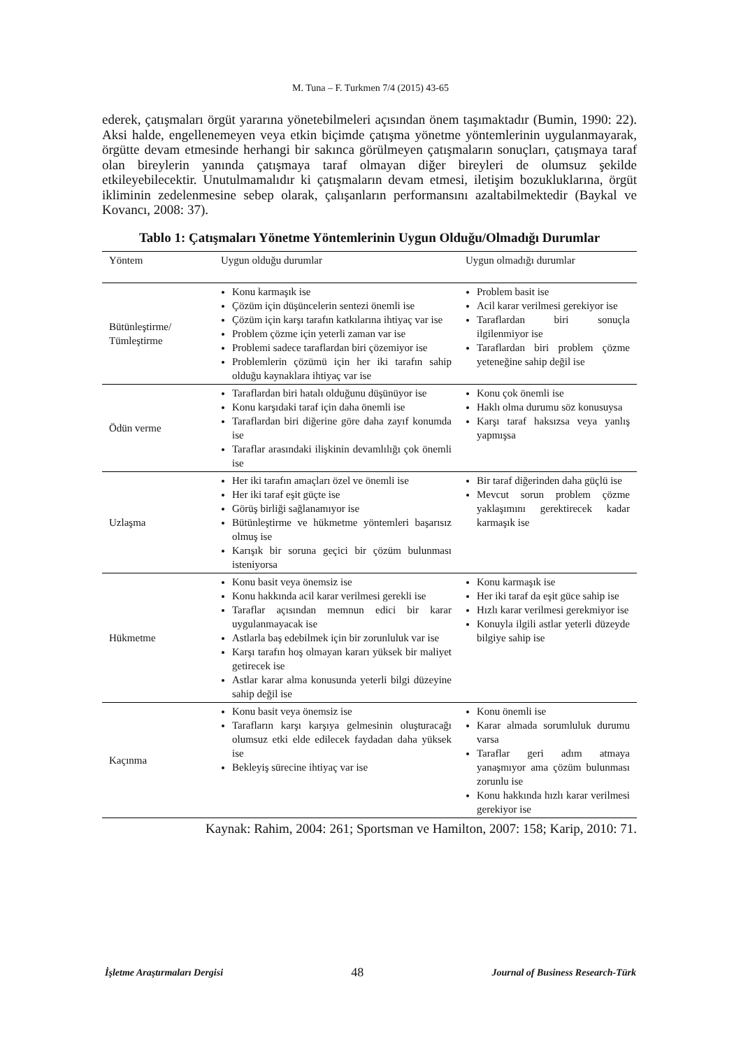M. Tuna – F. Turkmen 7/4 (2015) 43-65
ederek, çatışmaları örgüt yararına yönetebilmeleri açısından önem taşımaktadır (Bumin, 1990: 22). Aksi halde, engellenemeyen veya etkin biçimde çatışma yönetme yöntemlerinin uygulanmayarak, örgütte devam etmesinde herhangi bir sakınca görülmeyen çatışmaların sonuçları, çatışmaya taraf olan bireylerin yanında çatışmaya taraf olmayan diğer bireyleri de olumsuz şekilde etkileyebilecektir. Unutulmamalıdır ki çatışmaların devam etmesi, iletişim bozukluklarına, örgüt ikliminin zedelenmesine sebep olarak, çalışanların performansını azaltabilmektedir (Baykal ve Kovancı, 2008: 37).
Tablo 1: Çatışmaları Yönetme Yöntemlerinin Uygun Olduğu/Olmadığı Durumlar
| Yöntem | Uygun olduğu durumlar | Uygun olmadığı durumlar |
| --- | --- | --- |
| Bütünleştirme/ Tümleştirme | Konu karmaşık ise Çözüm için düşüncelerin sentezi önemli ise Çözüm için karşı tarafın katkılarına ihtiyaç var ise Problem çözme için yeterli zaman var ise Problemi sadece taraflardan biri çözemiyor ise Problemlerin çözümü için her iki tarafın sahip olduğu kaynaklara ihtiyaç var ise | Problem basit ise Acil karar verilmesi gerekiyor ise Taraflardan biri sonuçla ilgilenmiyor ise Taraflardan biri problem çözme yeteneğine sahip değil ise |
| Ödün verme | Taraflardan biri hatalı olduğunu düşünüyor ise Konu karşıdaki taraf için daha önemli ise Taraflardan biri diğerine göre daha zayıf konumda ise Taraflar arasındaki ilişkinin devamlılığı çok önemli ise | Konu çok önemli ise Haklı olma durumu söz konusuysa Karşı taraf haksızsa veya yanlış yapmışsa |
| Uzlaşma | Her iki tarafın amaçları özel ve önemli ise Her iki taraf eşit güçte ise Görüş birliği sağlanamıyor ise Bütünleştirme ve hükmetme yöntemleri başarısız olmuş ise Karışık bir soruna geçici bir çözüm bulunması isteniyorsa | Bir taraf diğerinden daha güçlü ise Mevcut sorun problem çözme yaklaşımını gerektirecek kadar karmaşık ise |
| Hükmetme | Konu basit veya önemsiz ise Konu hakkında acil karar verilmesi gerekli ise Taraflar açısından memnun edici bir karar uygulanmayacak ise Astlarla baş edebilmek için bir zorunluluk var ise Karşı tarafın hoş olmayan kararı yüksek bir maliyet getirecek ise Astlar karar alma konusunda yeterli bilgi düzeyine sahip değil ise | Konu karmaşık ise Her iki taraf da eşit güce sahip ise Hızlı karar verilmesi gerekmiyor ise Konuyla ilgili astlar yeterli düzeyde bilgiye sahip ise |
| Kaçınma | Konu basit veya önemsiz ise Tarafların karşı karşıya gelmesinin oluşturacağı olumsuz etki elde edilecek faydadan daha yüksek ise Bekleyiş sürecine ihtiyaç var ise | Konu önemli ise Karar almada sorumluluk durumu varsa Taraflar geri adım atmaya yanaşmıyor ama çözüm bulunması zorunlu ise Konu hakkında hızlı karar verilmesi gerekiyor ise |
Kaynak: Rahim, 2004: 261; Sportsman ve Hamilton, 2007: 158; Karip, 2010: 71.
İşletme Araştırmaları Dergisi 48 Journal of Business Research-Türk